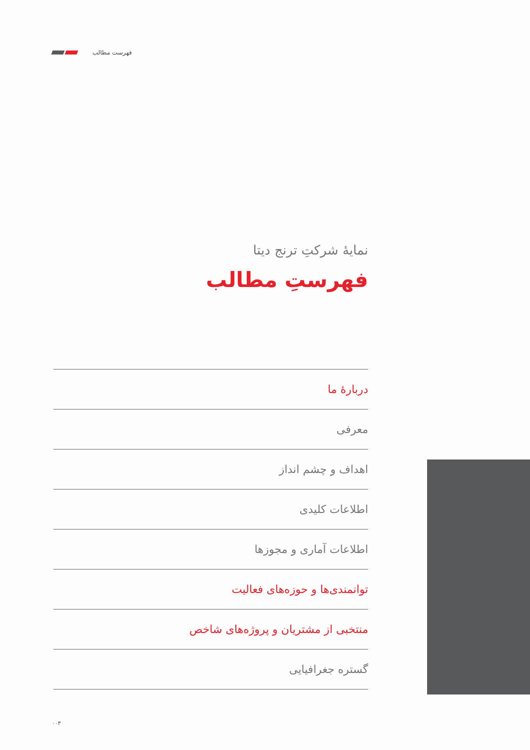فهرست مطالب
نمایهٔ شرکتِ ترنج دیتا
فهرستِ مطالب
دربارهٔ ما
معرفی
اهداف و چشم انداز
اطلاعات کلیدی
اطلاعات آماری و مجوزها
توانمندی‌ها و حوزه‌های فعالیت
منتخبی از مشتریان و پروژه‌های شاخص
گستره جغرافیایی
۰۰۳